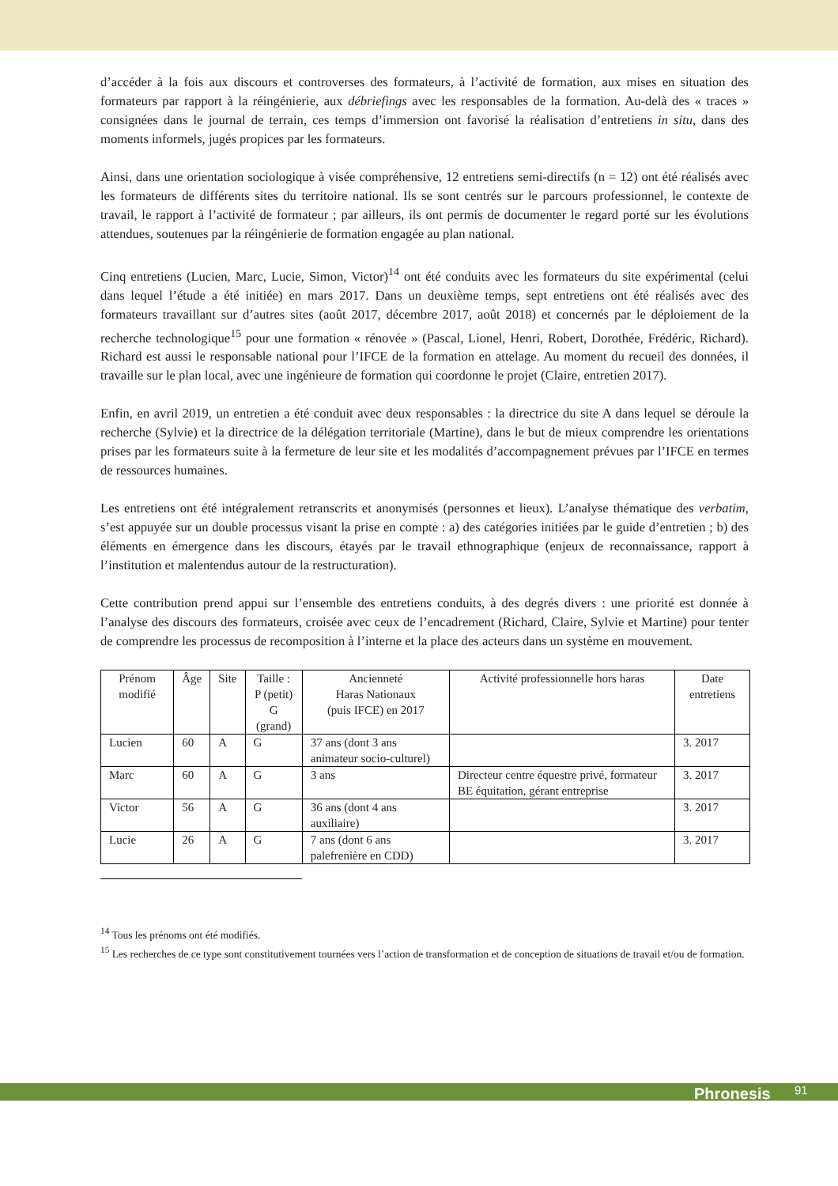d’accéder à la fois aux discours et controverses des formateurs, à l’activité de formation, aux mises en situation des formateurs par rapport à la réingénierie, aux débriefings avec les responsables de la formation. Au-delà des « traces » consignées dans le journal de terrain, ces temps d’immersion ont favorisé la réalisation d’entretiens in situ, dans des moments informels, jugés propices par les formateurs.
Ainsi, dans une orientation sociologique à visée compréhensive, 12 entretiens semi-directifs (n = 12) ont été réalisés avec les formateurs de différents sites du territoire national. Ils se sont centrés sur le parcours professionnel, le contexte de travail, le rapport à l’activité de formateur ; par ailleurs, ils ont permis de documenter le regard porté sur les évolutions attendues, soutenues par la réingénierie de formation engagée au plan national.
Cinq entretiens (Lucien, Marc, Lucie, Simon, Victor)<sup>14</sup> ont été conduits avec les formateurs du site expérimental (celui dans lequel l’étude a été initiée) en mars 2017. Dans un deuxième temps, sept entretiens ont été réalisés avec des formateurs travaillant sur d’autres sites (août 2017, décembre 2017, août 2018) et concernés par le déploiement de la recherche technologique<sup>15</sup> pour une formation « rénovée » (Pascal, Lionel, Henri, Robert, Dorothée, Frédéric, Richard). Richard est aussi le responsable national pour l’IFCE de la formation en attelage. Au moment du recueil des données, il travaille sur le plan local, avec une ingénieure de formation qui coordonne le projet (Claire, entretien 2017).
Enfin, en avril 2019, un entretien a été conduit avec deux responsables : la directrice du site A dans lequel se déroule la recherche (Sylvie) et la directrice de la délégation territoriale (Martine), dans le but de mieux comprendre les orientations prises par les formateurs suite à la fermeture de leur site et les modalités d’accompagnement prévues par l’IFCE en termes de ressources humaines.
Les entretiens ont été intégralement retranscrits et anonymisés (personnes et lieux). L’analyse thématique des verbatim, s’est appuyée sur un double processus visant la prise en compte : a) des catégories initiées par le guide d’entretien ; b) des éléments en émergence dans les discours, étayés par le travail ethnographique (enjeux de reconnaissance, rapport à l’institution et malentendus autour de la restructuration).
Cette contribution prend appui sur l’ensemble des entretiens conduits, à des degrés divers : une priorité est donnée à l’analyse des discours des formateurs, croisée avec ceux de l’encadrement (Richard, Claire, Sylvie et Martine) pour tenter de comprendre les processus de recomposition à l’interne et la place des acteurs dans un système en mouvement.
| Prénom modifié | Âge | Site | Taille : P (petit) G (grand) | Ancienneté Haras Nationaux (puis IFCE) en 2017 | Activité professionnelle hors haras | Date entretiens |
| --- | --- | --- | --- | --- | --- | --- |
| Lucien | 60 | A | G | 37 ans (dont 3 ans animateur socio-culturel) | | 3. 2017 |
| Marc | 60 | A | G | 3 ans | Directeur centre équestre privé, formateur BE équitation, gérant entreprise | 3. 2017 |
| Victor | 56 | A | G | 36 ans (dont 4 ans auxiliaire) | | 3. 2017 |
| Lucie | 26 | A | G | 7 ans (dont 6 ans palefrenière en CDD) | | 3. 2017 |
<sup>14</sup> Tous les prénoms ont été modifiés.
<sup>15</sup> Les recherches de ce type sont constitutivement tournées vers l’action de transformation et de conception de situations de travail et/ou de formation.
Phronesis 91